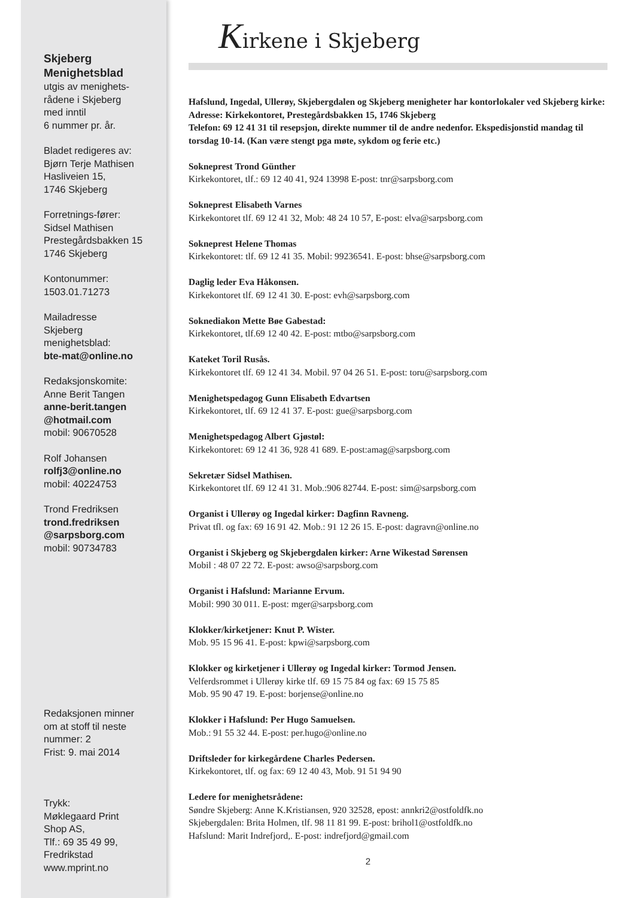Skjeberg
Menighetsblad
utgis av menighets-
rådene i Skjeberg
med inntil
6 nummer pr. år.
Bladet redigeres av:
Bjørn Terje Mathisen
Hasliveien 15,
1746 Skjeberg
Forretnings-fører:
Sidsel Mathisen
Prestegårdsbakken 15
1746 Skjeberg
Kontonummer:
1503.01.71273
Mailadresse
Skjeberg
menighetsblad:
bte-mat@online.no
Redaksjonskomite:
Anne Berit Tangen
anne-berit.tangen
@hotmail.com
mobil: 90670528
Rolf Johansen
rolfj3@online.no
mobil: 40224753
Trond Fredriksen
trond.fredriksen
@sarpsborg.com
mobil: 90734783
Redaksjonen minner
om at stoff til neste
nummer: 2
Frist: 9. mai 2014
Trykk:
Møklegaard Print
Shop AS,
Tlf.: 69 35 49 99,
Fredrikstad
www.mprint.no
Kirkene i Skjeberg
Hafslund, Ingedal, Ullerøy, Skjebergdalen og Skjeberg menigheter har kontorlokaler ved Skjeberg kirke:
Adresse: Kirkekontoret, Prestegårdsbakken 15, 1746 Skjeberg
Telefon: 69 12 41 31 til resepsjon, direkte nummer til de andre nedenfor. Ekspedisjonstid mandag til torsdag 10-14. (Kan være stengt pga møte, sykdom og ferie etc.)
Sokneprest Trond Günther
Kirkekontoret, tlf.: 69 12 40 41, 924 13998 E-post: tnr@sarpsborg.com
Sokneprest Elisabeth Varnes
Kirkekontoret tlf. 69 12 41 32, Mob: 48 24 10 57, E-post: elva@sarpsborg.com
Sokneprest Helene Thomas
Kirkekontoret: tlf. 69 12 41 35. Mobil: 99236541. E-post: bhse@sarpsborg.com
Daglig leder Eva Håkonsen.
Kirkekontoret tlf. 69 12 41 30. E-post: evh@sarpsborg.com
Soknediakon Mette Bøe Gabestad:
Kirkekontoret, tlf.69 12 40 42. E-post: mtbo@sarpsborg.com
Kateket Toril Rusås.
Kirkekontoret tlf. 69 12 41 34. Mobil. 97 04 26 51. E-post: toru@sarpsborg.com
Menighetspedagog Gunn Elisabeth Edvartsen
Kirkekontoret, tlf. 69 12 41 37. E-post: gue@sarpsborg.com
Menighetspedagog Albert Gjøstøl:
Kirkekontoret: 69 12 41 36, 928 41 689. E-post:amag@sarpsborg.com
Sekretær Sidsel Mathisen.
Kirkekontoret tlf. 69 12 41 31. Mob.:906 82744. E-post: sim@sarpsborg.com
Organist i Ullerøy og Ingedal kirker: Dagfinn Ravneng.
Privat tfl. og fax: 69 16 91 42. Mob.: 91 12 26 15. E-post: dagravn@online.no
Organist i Skjeberg og Skjebergdalen kirker: Arne Wikestad Sørensen
Mobil : 48 07 22 72. E-post: awso@sarpsborg.com
Organist i Hafslund: Marianne Ervum.
Mobil: 990 30 011. E-post: mger@sarpsborg.com
Klokker/kirketjener: Knut P. Wister.
Mob. 95 15 96 41. E-post: kpwi@sarpsborg.com
Klokker og kirketjener i Ullerøy og Ingedal kirker: Tormod Jensen.
Velferdsrommet i Ullerøy kirke tlf. 69 15 75 84 og fax: 69 15 75 85
Mob. 95 90 47 19. E-post: borjense@online.no
Klokker i Hafslund: Per Hugo Samuelsen.
Mob.: 91 55 32 44. E-post: per.hugo@online.no
Driftsleder for kirkegårdene Charles Pedersen.
Kirkekontoret, tlf. og fax: 69 12 40 43, Mob. 91 51 94 90
Ledere for menighetsrådene:
Søndre Skjeberg: Anne K.Kristiansen, 920 32528, epost: annkri2@ostfoldfk.no
Skjebergdalen: Brita Holmen, tlf. 98 11 81 99. E-post: brihol1@ostfoldfk.no
Hafslund: Marit Indrefjord,. E-post: indrefjord@gmail.com
2